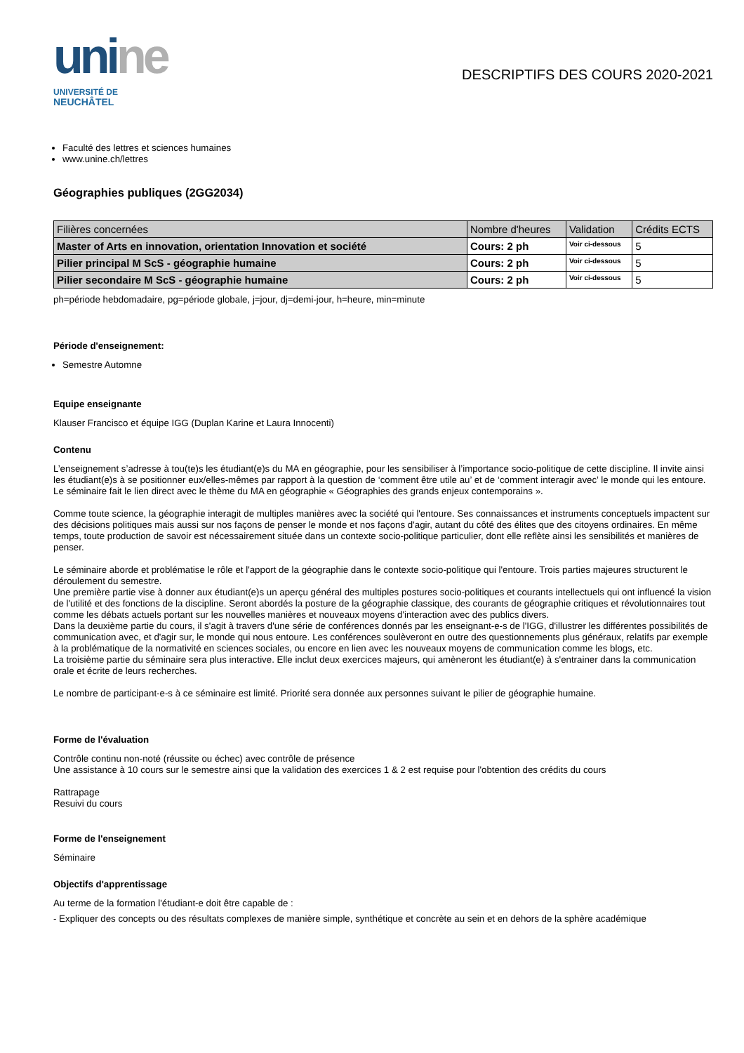uni ne
UNIVERSITÉ DE
NEUCHÂTEL
DESCRIPTIFS DES COURS 2020-2021
Faculté des lettres et sciences humaines
www.unine.ch/lettres
Géographies publiques (2GG2034)
| Filières concernées | Nombre d'heures | Validation | Crédits ECTS |
| --- | --- | --- | --- |
| Master of Arts en innovation, orientation Innovation et société | Cours: 2 ph | Voir ci-dessous | 5 |
| Pilier principal M ScS - géographie humaine | Cours: 2 ph | Voir ci-dessous | 5 |
| Pilier secondaire M ScS - géographie humaine | Cours: 2 ph | Voir ci-dessous | 5 |
ph=période hebdomadaire, pg=période globale, j=jour, dj=demi-jour, h=heure, min=minute
Période d'enseignement:
Semestre Automne
Equipe enseignante
Klauser Francisco et équipe IGG (Duplan Karine et Laura Innocenti)
Contenu
L’enseignement s’adresse à tou(te)s les étudiant(e)s du MA en géographie, pour les sensibiliser à l’importance socio-politique de cette discipline. Il invite ainsi les étudiant(e)s à se positionner eux/elles-mêmes par rapport à la question de ‘comment être utile au’ et de ‘comment interagir avec’ le monde qui les entoure. Le séminaire fait le lien direct avec le thème du MA en géographie « Géographies des grands enjeux contemporains ».
Comme toute science, la géographie interagit de multiples manières avec la société qui l'entoure. Ses connaissances et instruments conceptuels impactent sur des décisions politiques mais aussi sur nos façons de penser le monde et nos façons d'agir, autant du côté des élites que des citoyens ordinaires. En même temps, toute production de savoir est nécessairement située dans un contexte socio-politique particulier, dont elle reflète ainsi les sensibilités et manières de penser.
Le séminaire aborde et problématise le rôle et l'apport de la géographie dans le contexte socio-politique qui l'entoure. Trois parties majeures structurent le déroulement du semestre.
Une première partie vise à donner aux étudiant(e)s un aperçu général des multiples postures socio-politiques et courants intellectuels qui ont influencé la vision de l'utilité et des fonctions de la discipline. Seront abordés la posture de la géographie classique, des courants de géographie critiques et révolutionnaires tout comme les débats actuels portant sur les nouvelles manières et nouveaux moyens d'interaction avec des publics divers.
Dans la deuxième partie du cours, il s'agit à travers d'une série de conférences donnés par les enseignant-e-s de l'IGG, d'illustrer les différentes possibilités de communication avec, et d'agir sur, le monde qui nous entoure. Les conférences soulèveront en outre des questionnements plus généraux, relatifs par exemple à la problématique de la normativité en sciences sociales, ou encore en lien avec les nouveaux moyens de communication comme les blogs, etc.
La troisième partie du séminaire sera plus interactive. Elle inclut deux exercices majeurs, qui amèneront les étudiant(e) à s'entrainer dans la communication orale et écrite de leurs recherches.
Le nombre de participant-e-s à ce séminaire est limité. Priorité sera donnée aux personnes suivant le pilier de géographie humaine.
Forme de l'évaluation
Contrôle continu non-noté (réussite ou échec) avec contrôle de présence
Une assistance à 10 cours sur le semestre ainsi que la validation des exercices 1 & 2 est requise pour l'obtention des crédits du cours
Rattrapage
Resuivi du cours
Forme de l'enseignement
Séminaire
Objectifs d'apprentissage
Au terme de la formation l'étudiant-e doit être capable de :
- Expliquer des concepts ou des résultats complexes de manière simple, synthétique et concrète au sein et en dehors de la sphère académique